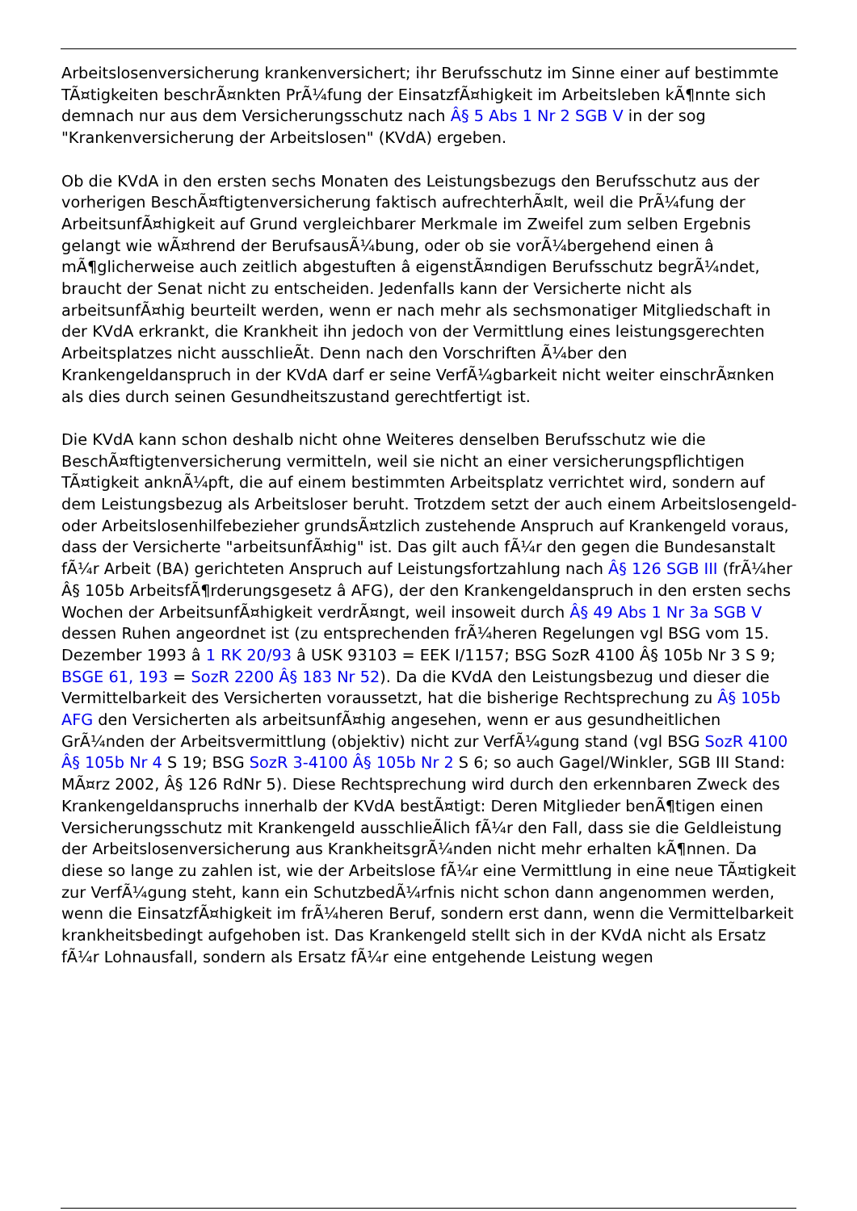Arbeitslosenversicherung krankenversichert; ihr Berufsschutz im Sinne einer auf bestimmte TÃ¤tigkeiten beschrÃ¤nkten PrÃ¼fung der EinsatzfÃ¤higkeit im Arbeitsleben kÃ¶nnte sich demnach nur aus dem Versicherungsschutz nach Â§ 5 Abs 1 Nr 2 SGB V in der sog "Krankenversicherung der Arbeitslosen" (KVdA) ergeben.
Ob die KVdA in den ersten sechs Monaten des Leistungsbezugs den Berufsschutz aus der vorherigen BeschÃ¤ftigtenversicherung faktisch aufrechterhÃ¤lt, weil die PrÃ¼fung der ArbeitsunfÃ¤higkeit auf Grund vergleichbarer Merkmale im Zweifel zum selben Ergebnis gelangt wie wÃ¤hrend der BerufsausÃ¼bung, oder ob sie vorÃ¼bergehend einen â mÃ¶glicherweise auch zeitlich abgestuften â eigenstÃ¤ndigen Berufsschutz begrÃ¼ndet, braucht der Senat nicht zu entscheiden. Jedenfalls kann der Versicherte nicht als arbeitsunfÃ¤hig beurteilt werden, wenn er nach mehr als sechsmonatiger Mitgliedschaft in der KVdA erkrankt, die Krankheit ihn jedoch von der Vermittlung eines leistungsgerechten Arbeitsplatzes nicht ausschlieÃt. Denn nach den Vorschriften Ã¼ber den Krankengeldanspruch in der KVdA darf er seine VerfÃ¼gbarkeit nicht weiter einschrÃ¤nken als dies durch seinen Gesundheitszustand gerechtfertigt ist.
Die KVdA kann schon deshalb nicht ohne Weiteres denselben Berufsschutz wie die BeschÃ¤ftigtenversicherung vermitteln, weil sie nicht an einer versicherungspflichtigen TÃ¤tigkeit anknÃ¼pft, die auf einem bestimmten Arbeitsplatz verrichtet wird, sondern auf dem Leistungsbezug als Arbeitsloser beruht. Trotzdem setzt der auch einem Arbeitslosengeld- oder Arbeitslosenhilfebezieher grundsÃ¤tzlich zustehende Anspruch auf Krankengeld voraus, dass der Versicherte "arbeitsunfÃ¤hig" ist. Das gilt auch fÃ¼r den gegen die Bundesanstalt fÃ¼r Arbeit (BA) gerichteten Anspruch auf Leistungsfortzahlung nach Â§ 126 SGB III (frÃ¼her Â§ 105b ArbeitsfÃ¶rderungsgesetz â AFG), der den Krankengeldanspruch in den ersten sechs Wochen der ArbeitsunfÃ¤higkeit verdrÃ¤ngt, weil insoweit durch Â§ 49 Abs 1 Nr 3a SGB V dessen Ruhen angeordnet ist (zu entsprechenden frÃ¼heren Regelungen vgl BSG vom 15. Dezember 1993 â 1 RK 20/93 â USK 93103 = EEK I/1157; BSG SozR 4100 Â§ 105b Nr 3 S 9; BSGE 61, 193 = SozR 2200 Â§ 183 Nr 52). Da die KVdA den Leistungsbezug und dieser die Vermittelbarkeit des Versicherten voraussetzt, hat die bisherige Rechtsprechung zu Â§ 105b AFG den Versicherten als arbeitsunfÃ¤hig angesehen, wenn er aus gesundheitlichen GrÃ¼nden der Arbeitsvermittlung (objektiv) nicht zur VerfÃ¼gung stand (vgl BSG SozR 4100 Â§ 105b Nr 4 S 19; BSG SozR 3-4100 Â§ 105b Nr 2 S 6; so auch Gagel/Winkler, SGB III Stand: MÃ¤rz 2002, Â§ 126 RdNr 5). Diese Rechtsprechung wird durch den erkennbaren Zweck des Krankengeldanspruchs innerhalb der KVdA bestÃ¤tigt: Deren Mitglieder benÃ¶tigen einen Versicherungsschutz mit Krankengeld ausschlieÃlich fÃ¼r den Fall, dass sie die Geldleistung der Arbeitslosenversicherung aus KrankheitsgrÃ¼nden nicht mehr erhalten kÃ¶nnen. Da diese so lange zu zahlen ist, wie der Arbeitslose fÃ¼r eine Vermittlung in eine neue TÃ¤tigkeit zur VerfÃ¼gung steht, kann ein SchutzbedÃ¼rfnis nicht schon dann angenommen werden, wenn die EinsatzfÃ¤higkeit im frÃ¼heren Beruf, sondern erst dann, wenn die Vermittelbarkeit krankheitsbedingt aufgehoben ist. Das Krankengeld stellt sich in der KVdA nicht als Ersatz fÃ¼r Lohnausfall, sondern als Ersatz fÃ¼r eine entgehende Leistung wegen